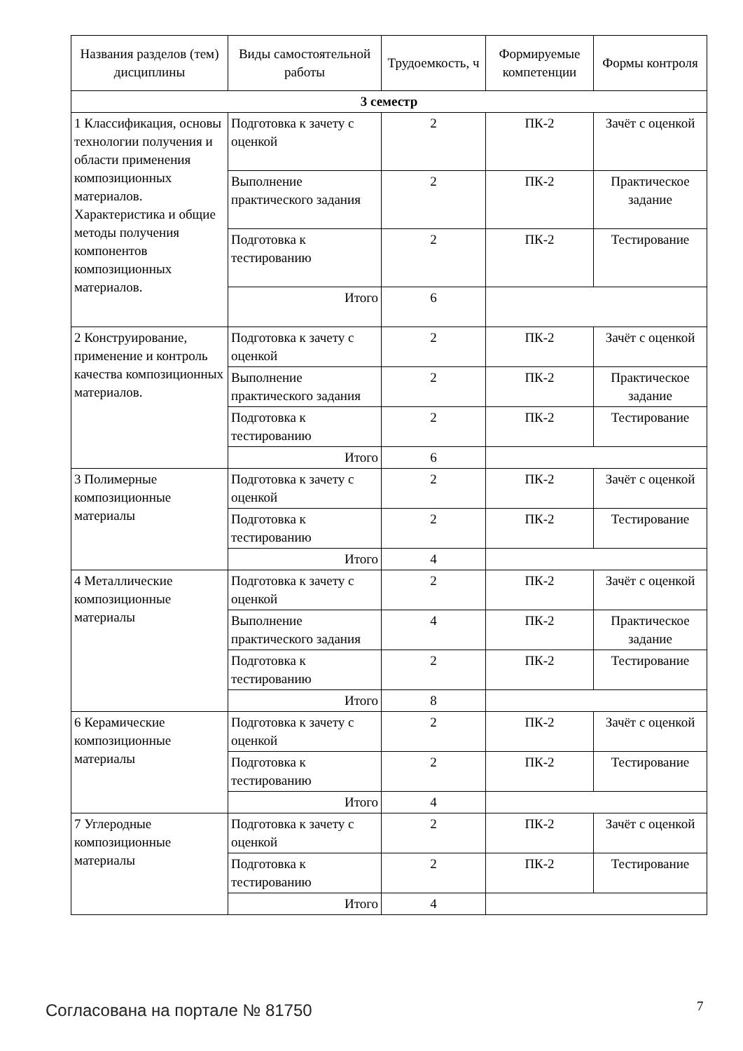| Названия разделов (тем) дисциплины | Виды самостоятельной работы | Трудоемкость, ч | Формируемые компетенции | Формы контроля |
| --- | --- | --- | --- | --- |
| 3 семестр | | | | |
| 1 Классификация, основы технологии получения и области применения композиционных материалов. Характеристика и общие методы получения компонентов композиционных материалов. | Подготовка к зачету с оценкой | 2 | ПК-2 | Зачёт с оценкой |
| | Выполнение практического задания | 2 | ПК-2 | Практическое задание |
| | Подготовка к тестированию | 2 | ПК-2 | Тестирование |
| | Итого | 6 | | |
| 2 Конструирование, применение и контроль качества композиционных материалов. | Подготовка к зачету с оценкой | 2 | ПК-2 | Зачёт с оценкой |
| | Выполнение практического задания | 2 | ПК-2 | Практическое задание |
| | Подготовка к тестированию | 2 | ПК-2 | Тестирование |
| | Итого | 6 | | |
| 3 Полимерные композиционные материалы | Подготовка к зачету с оценкой | 2 | ПК-2 | Зачёт с оценкой |
| | Подготовка к тестированию | 2 | ПК-2 | Тестирование |
| | Итого | 4 | | |
| 4 Металлические композиционные материалы | Подготовка к зачету с оценкой | 2 | ПК-2 | Зачёт с оценкой |
| | Выполнение практического задания | 4 | ПК-2 | Практическое задание |
| | Подготовка к тестированию | 2 | ПК-2 | Тестирование |
| | Итого | 8 | | |
| 6 Керамические композиционные материалы | Подготовка к зачету с оценкой | 2 | ПК-2 | Зачёт с оценкой |
| | Подготовка к тестированию | 2 | ПК-2 | Тестирование |
| | Итого | 4 | | |
| 7 Углеродные композиционные материалы | Подготовка к зачету с оценкой | 2 | ПК-2 | Зачёт с оценкой |
| | Подготовка к тестированию | 2 | ПК-2 | Тестирование |
| | Итого | 4 | | |
Согласована на портале № 81750 7